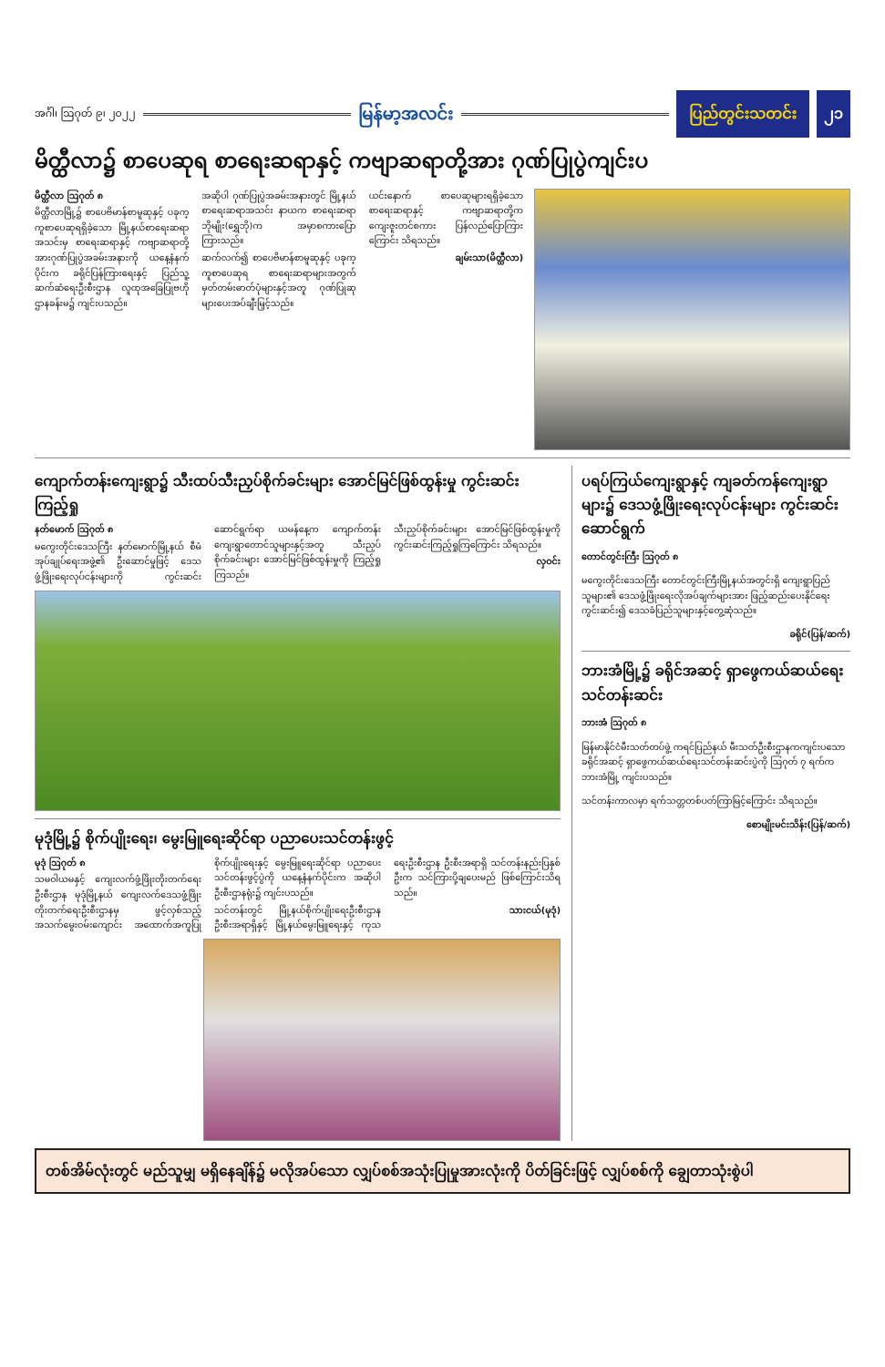အင်္ဂါ၊ ဩဂုတ် ၉၊ ၂၀၂၂ မြန်မာ့အလင်း ပြည်တွင်းသတင်း ၂၁
မိတ္ထီလာ၌ စာပေဆုရ စာရေးဆရာနှင့် ကဗျာဆရာတို့အား ဂုဏ်ပြုပွဲကျင်းပ
မိတ္ထီလာ ဩဂုတ် ၈
မိတ္ထီလာမြို့၌ စာပေဗိမာန်စာမူဆုနှင့် ပခုက္ကူစာပေဆုရရှိခဲ့သော မြို့နယ်စာရေးဆရာအသင်းမှ စာရေးဆရာနှင့် ကဗျာဆရာတို့အားဂုဏ်ပြုပွဲအခမ်းအနားကို ယနေ့နံနက်ပိုင်းက ခရိုင်ပြန်ကြားရေးနှင့် ပြည်သူ့ဆက်ဆံရေးဦးစီးဌာန လူထုအခြေပြုဗဟိုဌာနခန်းမ၌ ကျင်းပသည်။
အဆိုပါ ဂုဏ်ပြုပွဲအခမ်းအနားတွင် မြို့နယ်စာရေးဆရာအသင်း နာယက စာရေးဆရာ ဘိုမျိုး(ရွှေဘို)က အမှာစကားပြောကြားသည်။
ဆက်လက်၍ စာပေဗိမာန်စာမူဆုနှင့် ပခုက္ကူစာပေဆုရ စာရေးဆရာများအတွက် မှတ်တမ်းဓာတ်ပုံများနှင့်အတူ ဂုဏ်ပြုဆုများပေးအပ်ချီးမြှင့်သည်။
ယင်းနောက် စာပေဆုများရရှိခဲ့သော စာရေးဆရာနှင့် ကဗျာဆရာတို့က ကျေးဇူးတင်စကား ပြန်လည်ပြောကြားကြောင်း သိရသည်။
ချမ်းသာ(မိတ္ထီလာ)
ကျောက်တန်းကျေးရွာ၌ သီးထပ်သီးညှပ်စိုက်ခင်းများ အောင်မြင်ဖြစ်ထွန်းမှု ကွင်းဆင်းကြည့်ရှု
နတ်မောက် ဩဂုတ် ၈
မကွေးတိုင်းဒေသကြီး နတ်မောက်မြို့နယ် စီမံအုပ်ချုပ်ရေးအဖွဲ့၏ ဦးဆောင်မှုဖြင့် ဒေသဖွံ့ဖြိုးရေးလုပ်ငန်းများကို ကွင်းဆင်းဆောင်ရွက်ရာ ယမန်နေ့က ကျောက်တန်းကျေးရွာတောင်သူများနှင့်အတူ သီးညှပ်စိုက်ခင်းများ အောင်မြင်ဖြစ်ထွန်းမှုကို ကြည့်ရှုကြသည်။
သီးညှပ်စိုက်ခင်းများ အောင်မြင်ဖြစ်ထွန်းမှုကို ကွင်းဆင်းကြည့်ရှုကြကြောင်း သိရသည်။
လှဝင်း
မုဒုံမြို့၌ စိုက်ပျိုးရေး၊ မွေးမြူရေးဆိုင်ရာ ပညာပေးသင်တန်းဖွင့်
မုဒုံ ဩဂုတ် ၈
သမဝါယမနှင့် ကျေးလက်ဖွံ့ဖြိုးတိုးတက်ရေးဦးစီးဌာန မုဒုံမြို့နယ် ကျေးလက်ဒေသဖွံ့ဖြိုးတိုးတက်ရေးဦးစီးဌာနမှ ဖွင့်လှစ်သည့် အသက်မွေးဝမ်းကျောင်း အထောက်အကူပြု စိုက်ပျိုးရေးနှင့် မွေးမြူရေးဆိုင်ရာ ပညာပေးသင်တန်းဖွင့်ပွဲကို ယနေ့နံနက်ပိုင်းက အဆိုပါဦးစီးဌာနရုံး၌ ကျင်းပသည်။
သင်တန်းတွင် မြို့နယ်စိုက်ပျိုးရေးဦးစီးဌာန ဦးစီးအရာရှိနှင့် မြို့နယ်မွေးမြူရေးနှင့် ကုသရေးဦးစီးဌာန ဦးစီးအရာရှိ သင်တန်းနည်းပြနှစ်ဦးက သင်ကြားပို့ချပေးမည် ဖြစ်ကြောင်းသိရသည်။
သားငယ်(မုဒုံ)
ပရပ်ကြယ်ကျေးရွာနှင့် ကျခတ်ကန်ကျေးရွာများ၌ ဒေသဖွံ့ဖြိုးရေးလုပ်ငန်းများ ကွင်းဆင်းဆောင်ရွက်
တောင်တွင်းကြီး ဩဂုတ် ၈
မကွေးတိုင်းဒေသကြီး တောင်တွင်းကြီးမြို့နယ်အတွင်းရှိ ကျေးရွာပြည်သူများ၏ ဒေသဖွံ့ဖြိုးရေးလိုအပ်ချက်များအား ဖြည့်ဆည်းပေးနိုင်ရေး ကွင်းဆင်း၍ ဒေသခံပြည်သူများနှင့်တွေ့ဆုံသည်။
ခရိုင်(ပြန်/ဆက်)
ဘားအံမြို့၌ ခရိုင်အဆင့် ရှာဖွေကယ်ဆယ်ရေးသင်တန်းဆင်း
ဘားအံ ဩဂုတ် ၈
မြန်မာနိုင်ငံမီးသတ်တပ်ဖွဲ့ ကရင်ပြည်နယ် မီးသတ်ဦးစီးဌာနကကျင်းပသော ခရိုင်အဆင့် ရှာဖွေကယ်ဆယ်ရေးသင်တန်းဆင်းပွဲကို ဩဂုတ် ၇ ရက်က ဘားအံမြို့ ကျင်းပသည်။
သင်တန်းကာလမှာ ရက်သတ္တတစ်ပတ်ကြာမြင့်ကြောင်း သိရသည်။
စောမျိုးမင်းသိန်း(ပြန်/ဆက်)
တစ်အိမ်လုံးတွင် မည်သူမျှ မရှိနေချိန်၌ မလိုအပ်သော လျှပ်စစ်အသုံးပြုမှုအားလုံးကို ပိတ်ခြင်းဖြင့် လျှပ်စစ်ကို ချွေတာသုံးစွဲပါ